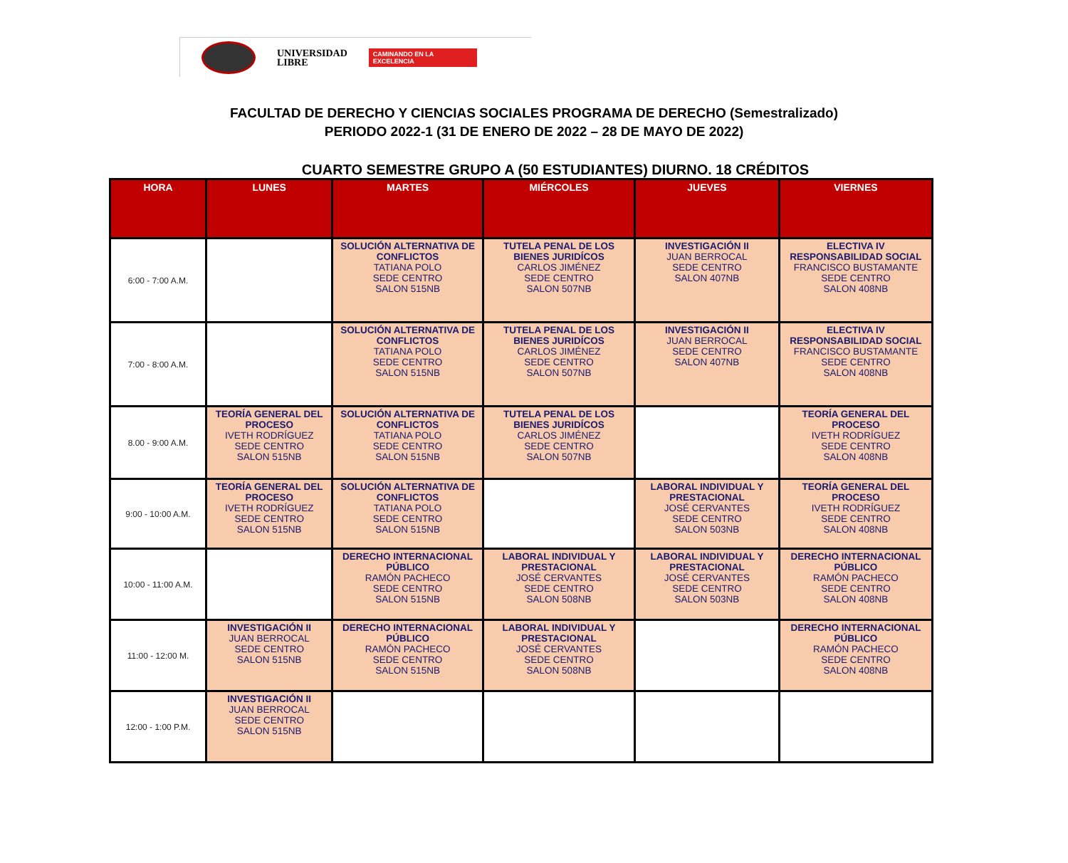UNIVERSIDAD
LIBRE
CAMINANDO EN LA EXCELENCIA
FACULTAD DE DERECHO Y CIENCIAS SOCIALES PROGRAMA DE DERECHO (Semestralizado)
PERIODO 2022-1 (31 DE ENERO DE 2022 – 28 DE MAYO DE 2022)
CUARTO SEMESTRE GRUPO A (50 ESTUDIANTES) DIURNO. 18 CRÉDITOS
| HORA | LUNES | MARTES | MIÉRCOLES | JUEVES | VIERNES |
| --- | --- | --- | --- | --- | --- |
| 6:00 - 7:00 A.M. | | SOLUCIÓN ALTERNATIVA DE CONFLICTOS TATIANA POLO SEDE CENTRO SALON 515NB | TUTELA PENAL DE LOS BIENES JURIDÍCOS CARLOS JIMÉNEZ SEDE CENTRO SALON 507NB | INVESTIGACIÓN II JUAN BERROCAL SEDE CENTRO SALON 407NB | ELECTIVA IV RESPONSABILIDAD SOCIAL FRANCISCO BUSTAMANTE SEDE CENTRO SALON 408NB |
| 7:00 - 8:00 A.M. | | SOLUCIÓN ALTERNATIVA DE CONFLICTOS TATIANA POLO SEDE CENTRO SALON 515NB | TUTELA PENAL DE LOS BIENES JURIDÍCOS CARLOS JIMÉNEZ SEDE CENTRO SALON 507NB | INVESTIGACIÓN II JUAN BERROCAL SEDE CENTRO SALON 407NB | ELECTIVA IV RESPONSABILIDAD SOCIAL FRANCISCO BUSTAMANTE SEDE CENTRO SALON 408NB |
| 8.00 - 9:00 A.M. | TEORÍA GENERAL DEL PROCESO IVETH RODRÍGUEZ SEDE CENTRO SALON 515NB | SOLUCIÓN ALTERNATIVA DE CONFLICTOS TATIANA POLO SEDE CENTRO SALON 515NB | TUTELA PENAL DE LOS BIENES JURIDÍCOS CARLOS JIMÉNEZ SEDE CENTRO SALON 507NB | | TEORÍA GENERAL DEL PROCESO IVETH RODRÍGUEZ SEDE CENTRO SALON 408NB |
| 9:00 - 10:00 A.M. | TEORÍA GENERAL DEL PROCESO IVETH RODRÍGUEZ SEDE CENTRO SALON 515NB | SOLUCIÓN ALTERNATIVA DE CONFLICTOS TATIANA POLO SEDE CENTRO SALON 515NB | | LABORAL INDIVIDUAL Y PRESTACIONAL JOSÉ CERVANTES SEDE CENTRO SALON 503NB | TEORÍA GENERAL DEL PROCESO IVETH RODRÍGUEZ SEDE CENTRO SALON 408NB |
| 10:00 - 11:00 A.M. | | DERECHO INTERNACIONAL PÚBLICO RAMÓN PACHECO SEDE CENTRO SALON 515NB | LABORAL INDIVIDUAL Y PRESTACIONAL JOSÉ CERVANTES SEDE CENTRO SALON 508NB | LABORAL INDIVIDUAL Y PRESTACIONAL JOSÉ CERVANTES SEDE CENTRO SALON 503NB | DERECHO INTERNACIONAL PÚBLICO RAMÓN PACHECO SEDE CENTRO SALON 408NB |
| 11:00 - 12:00 M. | INVESTIGACIÓN II JUAN BERROCAL SEDE CENTRO SALON 515NB | DERECHO INTERNACIONAL PÚBLICO RAMÓN PACHECO SEDE CENTRO SALON 515NB | LABORAL INDIVIDUAL Y PRESTACIONAL JOSÉ CERVANTES SEDE CENTRO SALON 508NB | | DERECHO INTERNACIONAL PÚBLICO RAMÓN PACHECO SEDE CENTRO SALON 408NB |
| 12:00 - 1:00 P.M. | INVESTIGACIÓN II JUAN BERROCAL SEDE CENTRO SALON 515NB | | | | |